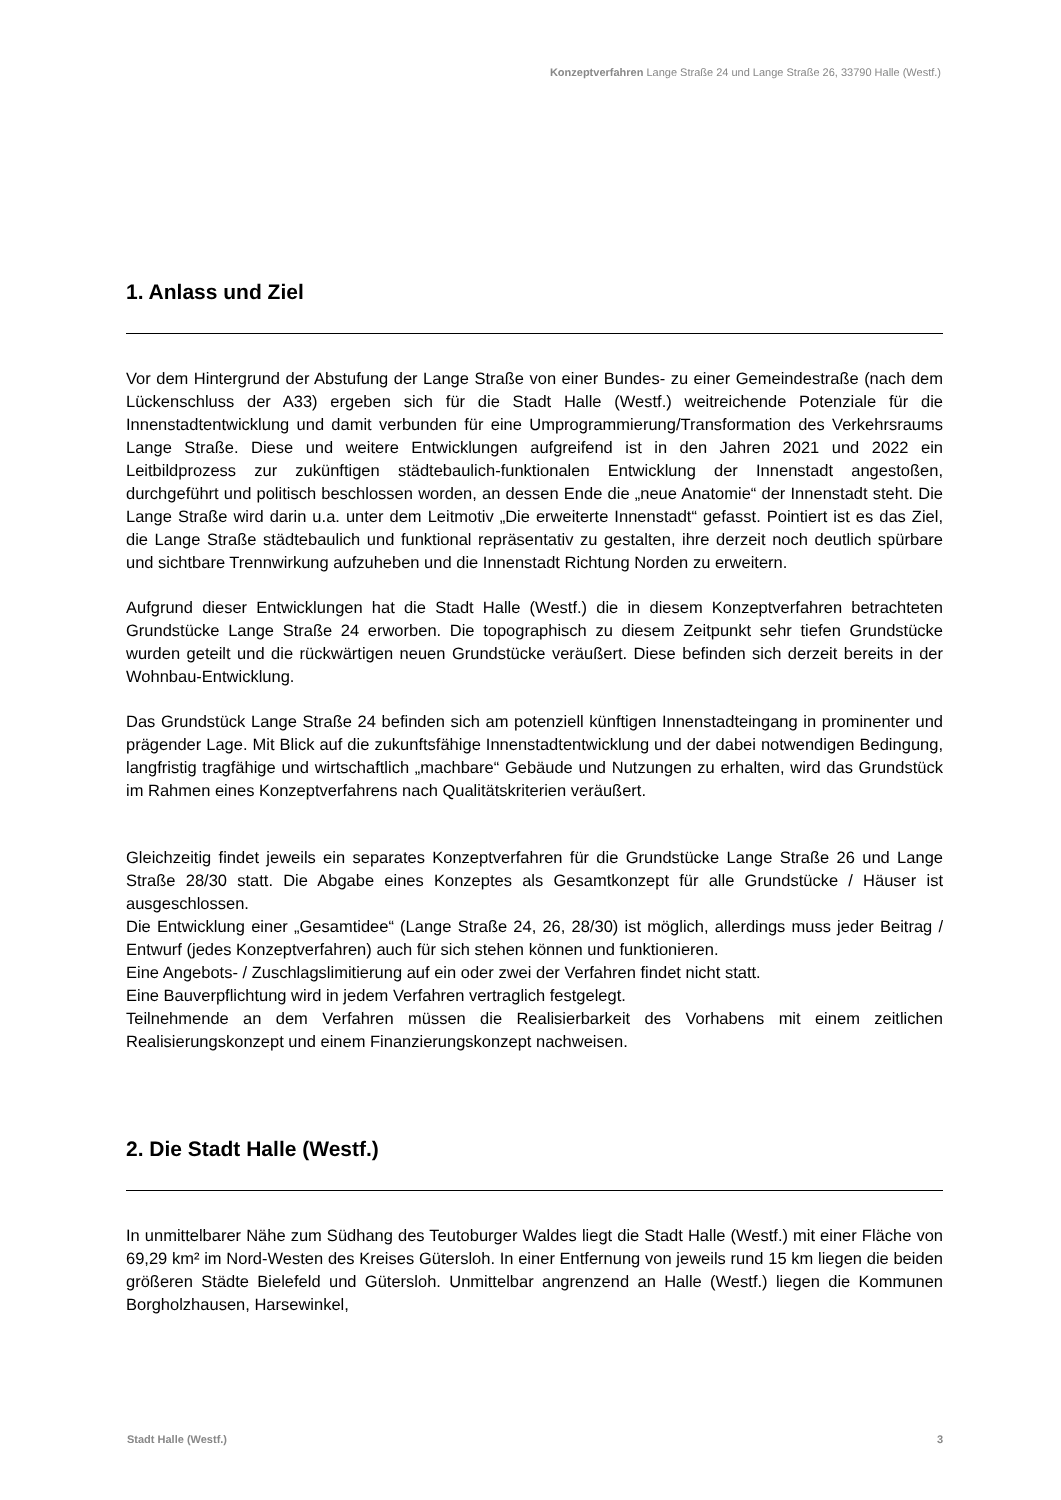Konzeptverfahren Lange Straße 24 und Lange Straße 26, 33790 Halle (Westf.)
1. Anlass und Ziel
Vor dem Hintergrund der Abstufung der Lange Straße von einer Bundes- zu einer Gemeindestraße (nach dem Lückenschluss der A33) ergeben sich für die Stadt Halle (Westf.) weitreichende Potenziale für die Innenstadtentwicklung und damit verbunden für eine Umprogrammierung/Transformation des Verkehrsraums Lange Straße. Diese und weitere Entwicklungen aufgreifend ist in den Jahren 2021 und 2022 ein Leitbildprozess zur zukünftigen städtebaulich-funktionalen Entwicklung der Innenstadt angestoßen, durchgeführt und politisch beschlossen worden, an dessen Ende die „neue Anatomie“ der Innenstadt steht. Die Lange Straße wird darin u.a. unter dem Leitmotiv „Die erweiterte Innenstadt“ gefasst. Pointiert ist es das Ziel, die Lange Straße städtebaulich und funktional repräsentativ zu gestalten, ihre derzeit noch deutlich spürbare und sichtbare Trennwirkung aufzuheben und die Innenstadt Richtung Norden zu erweitern.
Aufgrund dieser Entwicklungen hat die Stadt Halle (Westf.) die in diesem Konzeptverfahren betrachteten Grundstücke Lange Straße 24 erworben. Die topographisch zu diesem Zeitpunkt sehr tiefen Grundstücke wurden geteilt und die rückwärtigen neuen Grundstücke veräußert. Diese befinden sich derzeit bereits in der Wohnbau-Entwicklung.
Das Grundstück Lange Straße 24 befinden sich am potenziell künftigen Innenstadteingang in prominenter und prägender Lage. Mit Blick auf die zukunftsfähige Innenstadtentwicklung und der dabei notwendigen Bedingung, langfristig tragfähige und wirtschaftlich „machbare“ Gebäude und Nutzungen zu erhalten, wird das Grundstück im Rahmen eines Konzeptverfahrens nach Qualitätskriterien veräußert.
Gleichzeitig findet jeweils ein separates Konzeptverfahren für die Grundstücke Lange Straße 26 und Lange Straße 28/30 statt. Die Abgabe eines Konzeptes als Gesamtkonzept für alle Grundstücke / Häuser ist ausgeschlossen.
Die Entwicklung einer „Gesamtidee“ (Lange Straße 24, 26, 28/30) ist möglich, allerdings muss jeder Beitrag / Entwurf (jedes Konzeptverfahren) auch für sich stehen können und funktionieren.
Eine Angebots- / Zuschlagslimitierung auf ein oder zwei der Verfahren findet nicht statt.
Eine Bauverpflichtung wird in jedem Verfahren vertraglich festgelegt.
Teilnehmende an dem Verfahren müssen die Realisierbarkeit des Vorhabens mit einem zeitlichen Realisierungskonzept und einem Finanzierungskonzept nachweisen.
2. Die Stadt Halle (Westf.)
In unmittelbarer Nähe zum Südhang des Teutoburger Waldes liegt die Stadt Halle (Westf.) mit einer Fläche von 69,29 km² im Nord-Westen des Kreises Gütersloh. In einer Entfernung von jeweils rund 15 km liegen die beiden größeren Städte Bielefeld und Gütersloh. Unmittelbar angrenzend an Halle (Westf.) liegen die Kommunen Borgholzhausen, Harsewinkel,
Stadt Halle (Westf.) 3